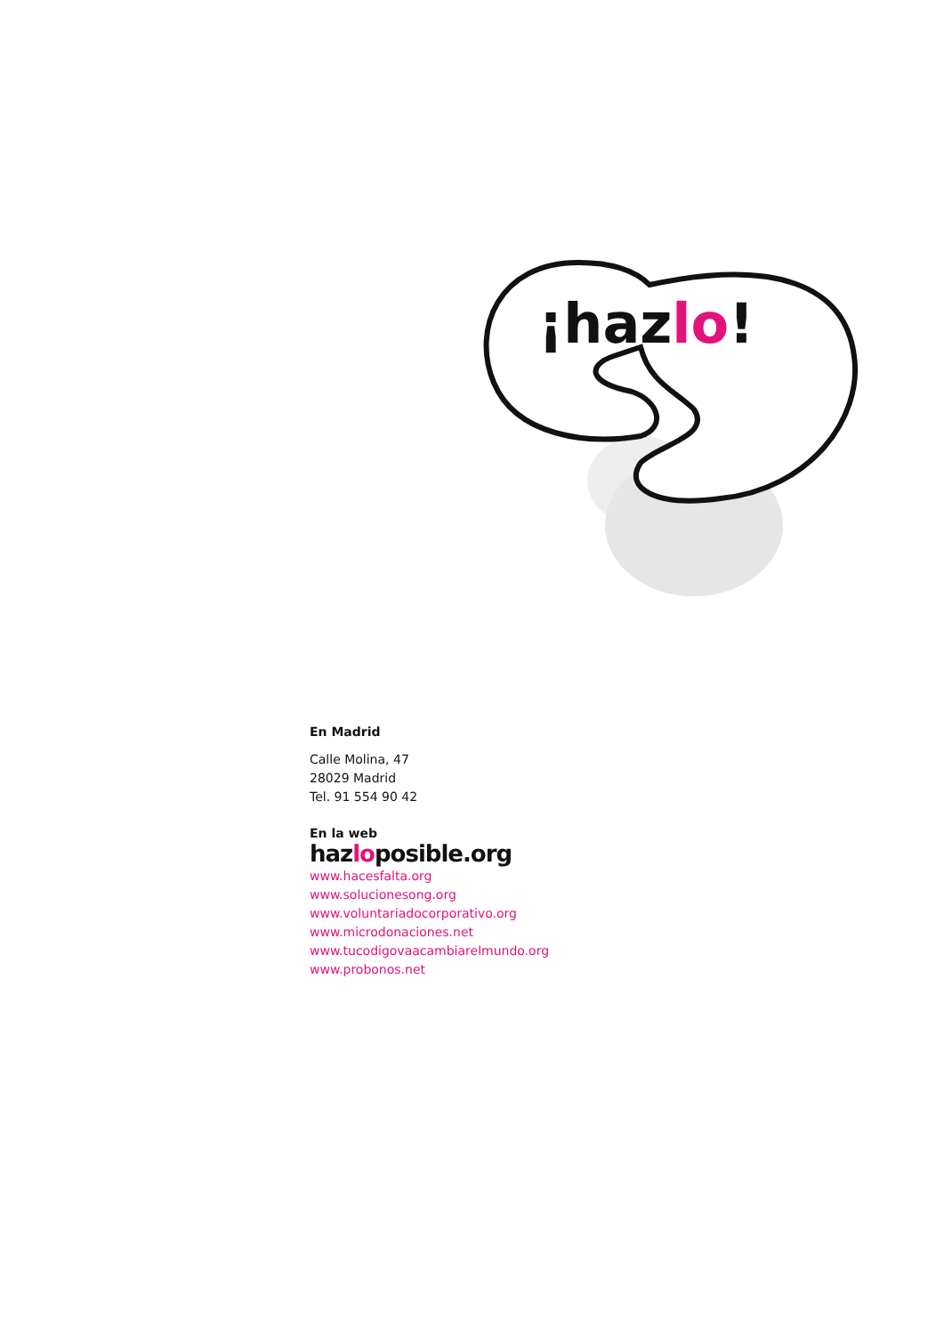¡hazlo!
En Madrid
Calle Molina, 47
28029 Madrid
Tel. 91 554 90 42
En la web
hazloposible.org
www.hacesfalta.org
www.solucionesong.org
www.voluntariadocorporativo.org
www.microdonaciones.net
www.tucodigovaacambiarelmundo.org
www.probonos.net